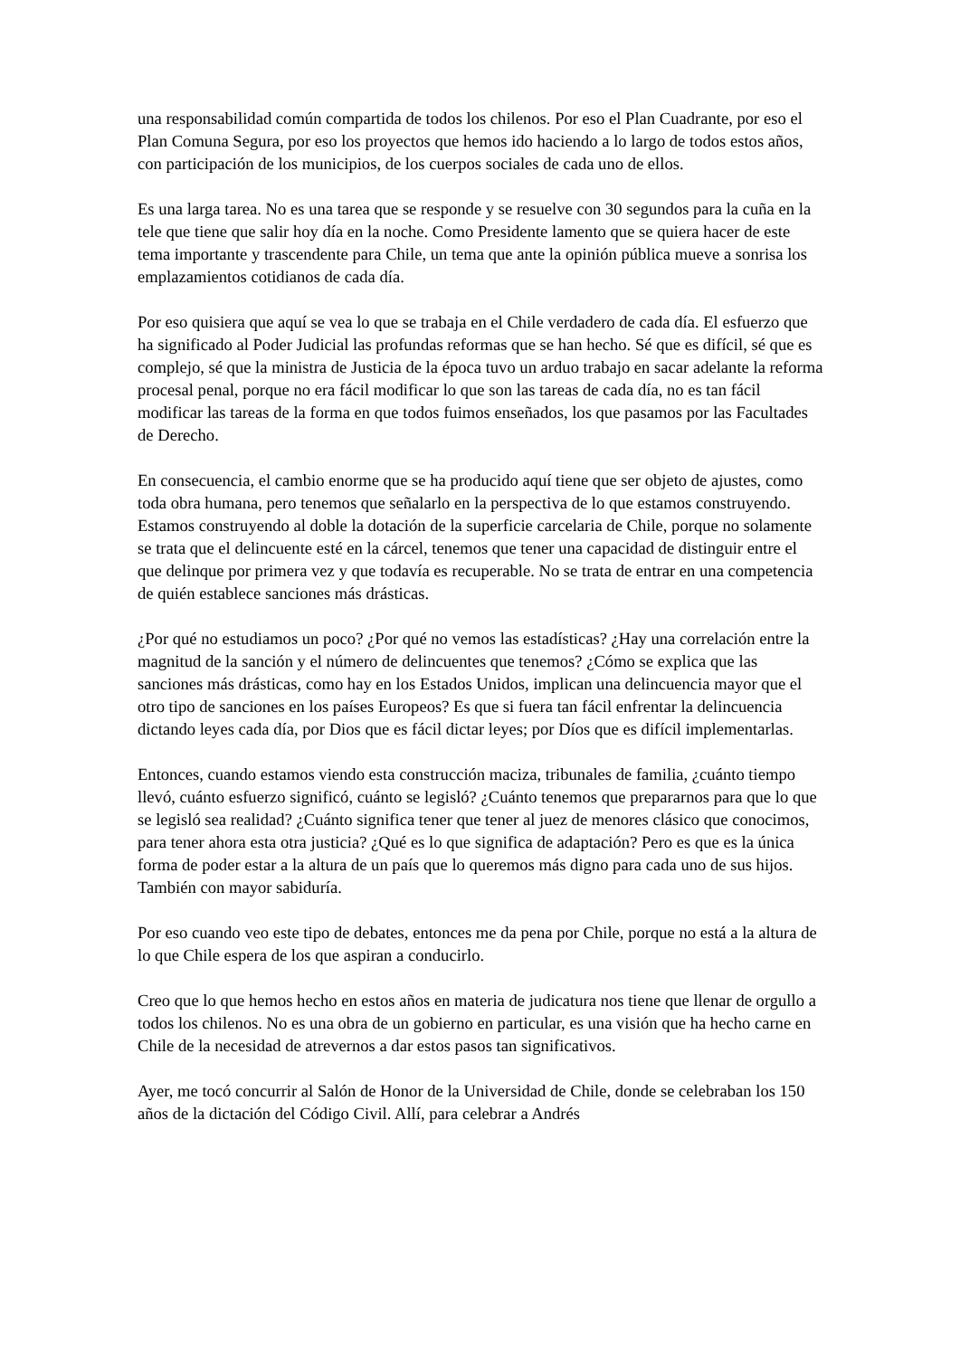una responsabilidad común compartida de todos los chilenos. Por eso el Plan Cuadrante, por eso el Plan Comuna Segura, por eso los proyectos que hemos ido haciendo a lo largo de todos estos años, con participación de los municipios, de los cuerpos sociales de cada uno de ellos.
Es una larga tarea. No es una tarea que se responde y se resuelve con 30 segundos para la cuña en la tele que tiene que salir hoy día en la noche. Como Presidente lamento que se quiera hacer de este tema importante y trascendente para Chile, un tema que ante la opinión pública mueve a sonrisa los emplazamientos cotidianos de cada día.
Por eso quisiera que aquí se vea lo que se trabaja en el Chile verdadero de cada día. El esfuerzo que ha significado al Poder Judicial las profundas reformas que se han hecho. Sé que es difícil, sé que es complejo, sé que la ministra de Justicia de la época tuvo un arduo trabajo en sacar adelante la reforma procesal penal, porque no era fácil modificar lo que son las tareas de cada día, no es tan fácil modificar las tareas de la forma en que todos fuimos enseñados, los que pasamos por las Facultades de Derecho.
En consecuencia, el cambio enorme que se ha producido aquí tiene que ser objeto de ajustes, como toda obra humana, pero tenemos que señalarlo en la perspectiva de lo que estamos construyendo. Estamos construyendo al doble la dotación de la superficie carcelaria de Chile, porque no solamente se trata que el delincuente esté en la cárcel, tenemos que tener una capacidad de distinguir entre el que delinque por primera vez y que todavía es recuperable. No se trata de entrar en una competencia de quién establece sanciones más drásticas.
¿Por qué no estudiamos un poco? ¿Por qué no vemos las estadísticas? ¿Hay una correlación entre la magnitud de la sanción y el número de delincuentes que tenemos? ¿Cómo se explica que las sanciones más drásticas, como hay en los Estados Unidos, implican una delincuencia mayor que el otro tipo de sanciones en los países Europeos? Es que si fuera tan fácil enfrentar la delincuencia dictando leyes cada día, por Dios que es fácil dictar leyes; por Díos que es difícil implementarlas.
Entonces, cuando estamos viendo esta construcción maciza, tribunales de familia, ¿cuánto tiempo llevó, cuánto esfuerzo significó, cuánto se legisló? ¿Cuánto tenemos que prepararnos para que lo que se legisló sea realidad? ¿Cuánto significa tener que tener al juez de menores clásico que conocimos, para tener ahora esta otra justicia? ¿Qué es lo que significa de adaptación? Pero es que es la única forma de poder estar a la altura de un país que lo queremos más digno para cada uno de sus hijos. También con mayor sabiduría.
Por eso cuando veo este tipo de debates, entonces me da pena por Chile, porque no está a la altura de lo que Chile espera de los que aspiran a conducirlo.
Creo que lo que hemos hecho en estos años en materia de judicatura nos tiene que llenar de orgullo a todos los chilenos. No es una obra de un gobierno en particular, es una visión que ha hecho carne en Chile de la necesidad de atrevernos a dar estos pasos tan significativos.
Ayer, me tocó concurrir al Salón de Honor de la Universidad de Chile, donde se celebraban los 150 años de la dictación del Código Civil. Allí, para celebrar a Andrés